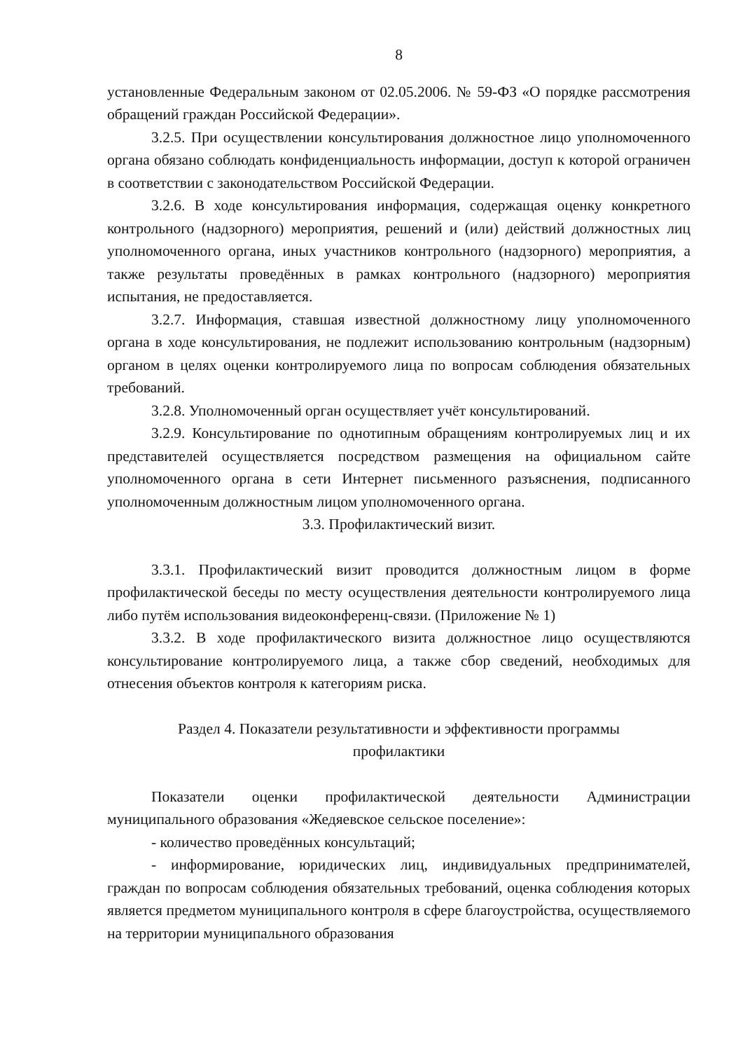8
установленные Федеральным законом от 02.05.2006. № 59-ФЗ «О порядке рассмотрения обращений граждан Российской Федерации».
3.2.5. При осуществлении консультирования должностное лицо уполномоченного органа обязано соблюдать конфиденциальность информации, доступ к которой ограничен в соответствии с законодательством Российской Федерации.
3.2.6. В ходе консультирования информация, содержащая оценку конкретного контрольного (надзорного) мероприятия, решений и (или) действий должностных лиц уполномоченного органа, иных участников контрольного (надзорного) мероприятия, а также результаты проведённых в рамках контрольного (надзорного) мероприятия испытания, не предоставляется.
3.2.7. Информация, ставшая известной должностному лицу уполномоченного органа в ходе консультирования, не подлежит использованию контрольным (надзорным) органом в целях оценки контролируемого лица по вопросам соблюдения обязательных требований.
3.2.8. Уполномоченный орган осуществляет учёт консультирований.
3.2.9. Консультирование по однотипным обращениям контролируемых лиц и их представителей осуществляется посредством размещения на официальном сайте уполномоченного органа в сети Интернет письменного разъяснения, подписанного уполномоченным должностным лицом уполномоченного органа.
3.3. Профилактический визит.
3.3.1. Профилактический визит проводится должностным лицом в форме профилактической беседы по месту осуществления деятельности контролируемого лица либо путём использования видеоконференц-связи. (Приложение № 1)
3.3.2. В ходе профилактического визита должностное лицо осуществляются консультирование контролируемого лица, а также сбор сведений, необходимых для отнесения объектов контроля к категориям риска.
Раздел 4. Показатели результативности и эффективности программы
профилактики
Показатели оценки профилактической деятельности Администрации муниципального образования «Жедяевское сельское поселение»:
- количество проведённых консультаций;
- информирование, юридических лиц, индивидуальных предпринимателей, граждан по вопросам соблюдения обязательных требований, оценка соблюдения которых является предметом муниципального контроля в сфере благоустройства, осуществляемого на территории муниципального образования